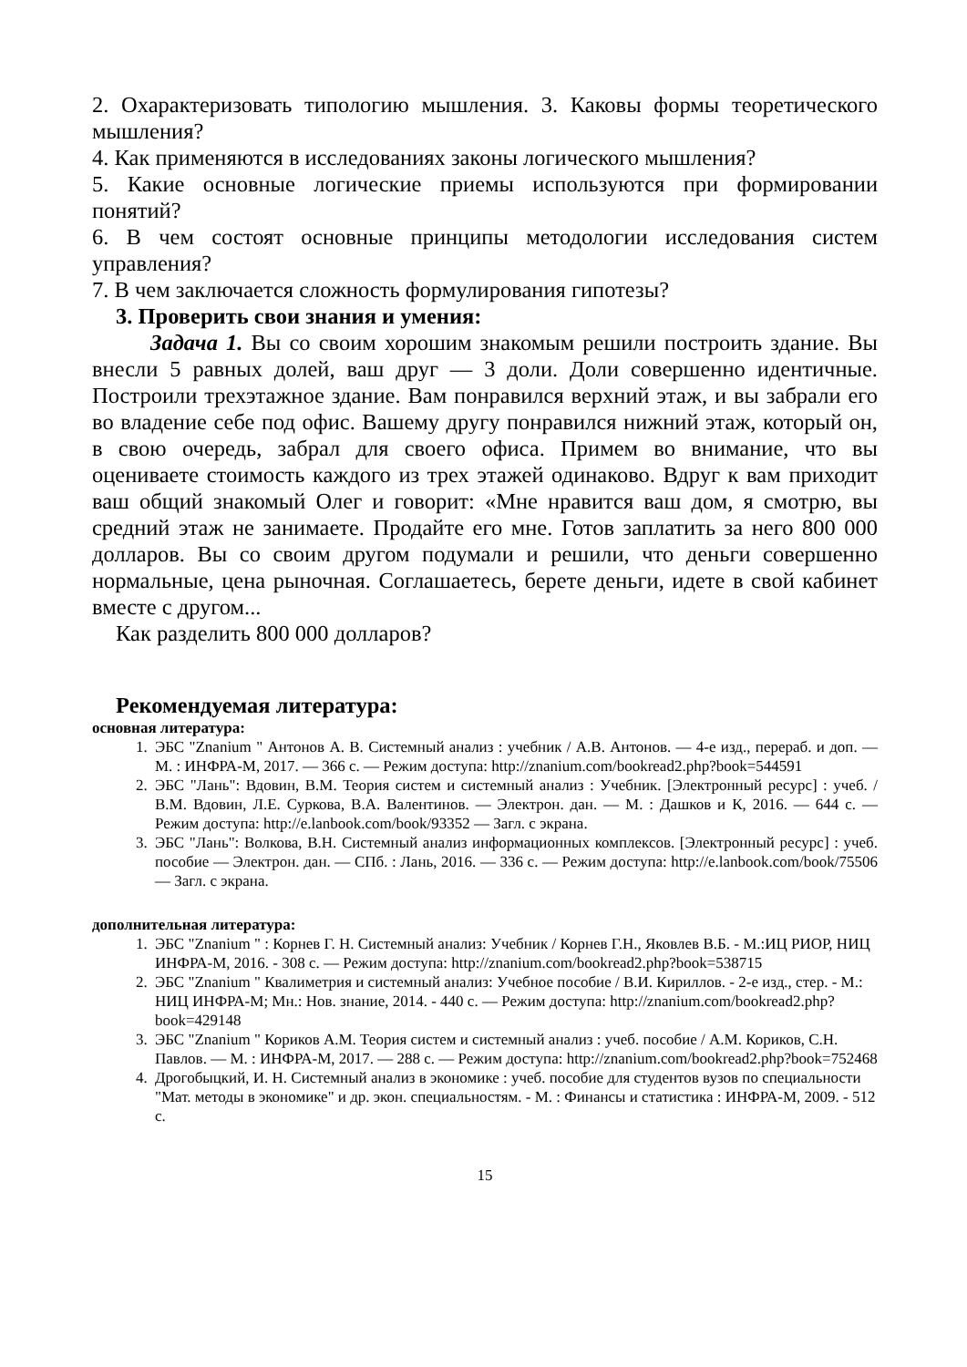2. Охарактеризовать типологию мышления. 3. Каковы формы теоретического мышления?
4. Как применяются в исследованиях законы логического мышления?
5. Какие основные логические приемы используются при формировании понятий?
6. В чем состоят основные принципы методологии исследования систем управления?
7. В чем заключается сложность формулирования гипотезы?
3. Проверить свои знания и умения:
Задача 1. Вы со своим хорошим знакомым решили построить здание. Вы внесли 5 равных долей, ваш друг — 3 доли. Доли совершенно идентичные. Построили трехэтажное здание. Вам понравился верхний этаж, и вы забрали его во владение себе под офис. Вашему другу понравился нижний этаж, который он, в свою очередь, забрал для своего офиса. Примем во внимание, что вы оцениваете стоимость каждого из трех этажей одинаково. Вдруг к вам приходит ваш общий знакомый Олег и говорит: «Мне нравится ваш дом, я смотрю, вы средний этаж не занимаете. Продайте его мне. Готов заплатить за него 800 000 долларов. Вы со своим другом подумали и решили, что деньги совершенно нормальные, цена рыночная. Соглашаетесь, берете деньги, идете в свой кабинет вместе с другом...
Как разделить 800 000 долларов?
Рекомендуемая литература:
основная литература:
1. ЭБС "Znanium " Антонов А. В. Системный анализ : учебник / А.В. Антонов. — 4-е изд., перераб. и доп. — М. : ИНФРА-М, 2017. — 366 с. — Режим доступа: http://znanium.com/bookread2.php?book=544591
2. ЭБС "Лань": Вдовин, В.М. Теория систем и системный анализ : Учебник. [Электронный ресурс] : учеб. / В.М. Вдовин, Л.Е. Суркова, В.А. Валентинов. — Электрон. дан. — М. : Дашков и К, 2016. — 644 с. — Режим доступа: http://e.lanbook.com/book/93352 — Загл. с экрана.
3. ЭБС "Лань": Волкова, В.Н. Системный анализ информационных комплексов. [Электронный ресурс] : учеб. пособие — Электрон. дан. — СПб. : Лань, 2016. — 336 с. — Режим доступа: http://e.lanbook.com/book/75506 — Загл. с экрана.
дополнительная литература:
1. ЭБС "Znanium " : Корнев Г. Н. Системный анализ: Учебник / Корнев Г.Н., Яковлев В.Б. - М.:ИЦ РИОР, НИЦ ИНФРА-М, 2016. - 308 с. — Режим доступа: http://znanium.com/bookread2.php?book=538715
2. ЭБС "Znanium " Квалиметрия и системный анализ: Учебное пособие / В.И. Кириллов. - 2-е изд., стер. - М.: НИЦ ИНФРА-М; Мн.: Нов. знание, 2014. - 440 с. — Режим доступа: http://znanium.com/bookread2.php?book=429148
3. ЭБС "Znanium " Кориков А.М. Теория систем и системный анализ : учеб. пособие / А.М. Кориков, С.Н. Павлов. — М. : ИНФРА-М, 2017. — 288 с. — Режим доступа: http://znanium.com/bookread2.php?book=752468
4. Дрогобыцкий, И. Н. Системный анализ в экономике : учеб. пособие для студентов вузов по специальности "Мат. методы в экономике" и др. экон. специальностям. - М. : Финансы и статистика : ИНФРА-М, 2009. - 512 с.
15